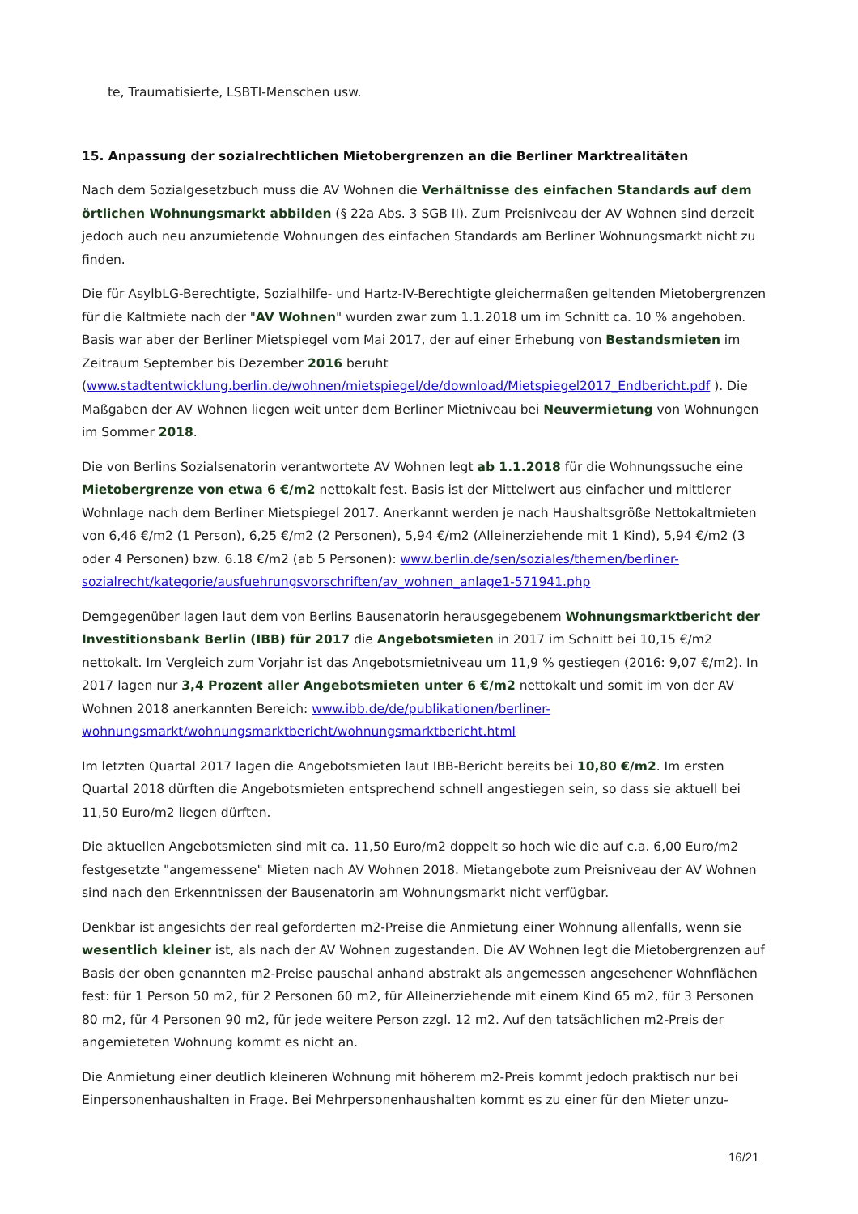te, Traumatisierte, LSBTI-Menschen usw.
15. Anpassung der sozialrechtlichen Mietobergrenzen an die Berliner Marktrealitäten
Nach dem Sozialgesetzbuch muss die AV Wohnen die Verhältnisse des einfachen Standards auf dem örtlichen Wohnungsmarkt abbilden (§ 22a Abs. 3 SGB II). Zum Preisniveau der AV Wohnen sind derzeit jedoch auch neu anzumietende Wohnungen des einfachen Standards am Berliner Wohnungsmarkt nicht zu finden.
Die für AsylbLG-Berechtigte, Sozialhilfe- und Hartz-IV-Berechtigte gleichermaßen geltenden Mietober­grenzen für die Kaltmiete nach der "AV Wohnen" wurden zwar zum 1.1.2018 um im Schnitt ca. 10 % an­gehoben. Basis war aber der Berliner Mietspiegel vom Mai 2017, der auf einer Erhebung von Bestands­mieten im Zeitraum September bis Dezember 2016 beruht (www.stadtentwicklung.berlin.de/wohnen/mietspiegel/de/download/Mietspiegel2017_Endbericht.pdf ). Die Maßgaben der AV Wohnen liegen weit unter dem Berliner Mietniveau bei Neuvermietung von Woh­nungen im Sommer 2018.
Die von Berlins Sozialsenatorin verantwortete AV Wohnen legt ab 1.1.2018 für die Wohnungssuche eine Mietobergrenze von etwa 6 €/m2 nettokalt fest. Basis ist der Mittelwert aus einfacher und mittlerer Wohnlage nach dem Berliner Mietspiegel 2017. Anerkannt werden je nach Haushaltsgröße Nettokaltmie­ten von 6,46 €/m2 (1 Person), 6,25 €/m2 (2 Personen), 5,94 €/m2 (Alleinerziehende mit 1 Kind), 5,94 €/m2 (3 oder 4 Personen) bzw. 6.18 €/m2 (ab 5 Personen): www.berlin.de/sen/soziales/themen/berliner-sozialrecht/kategorie/ausfuehrungsvorschriften/av_wohnen_anlage1-571941.php
Demgegenüber lagen laut dem von Berlins Bausenatorin herausgegebenem Wohnungsmarktbericht der Investitionsbank Berlin (IBB) für 2017 die Angebotsmieten in 2017 im Schnitt bei 10,15 €/m2 nettokalt. Im Vergleich zum Vorjahr ist das Angebotsmietniveau um 11,9 % gestiegen (2016: 9,07 €/m2). In 2017 lagen nur 3,4 Prozent aller Angebotsmieten unter 6 €/m2 nettokalt und somit im von der AV Wohnen 2018 anerkannten Bereich: www.ibb.de/de/publikationen/berliner-wohnungsmarkt/wohnungsmarktbericht/wohnungsmarktbericht.html
Im letzten Quartal 2017 lagen die Angebotsmieten laut IBB-Bericht bereits bei 10,80 €/m2. Im ersten Quartal 2018 dürften die Angebotsmieten entsprechend schnell angestiegen sein, so dass sie aktuell bei 11,50 Euro/m2 liegen dürften.
Die aktuellen Angebotsmieten sind mit ca. 11,50 Euro/m2 doppelt so hoch wie die auf c.a. 6,00 Euro/m2 festgesetzte "angemessene" Mieten nach AV Wohnen 2018. Mietangebote zum Preisniveau der AV Woh­nen sind nach den Erkenntnissen der Bausenatorin am Wohnungsmarkt nicht verfügbar.
Denkbar ist angesichts der real geforderten m2-Preise die Anmietung einer Wohnung allenfalls, wenn sie wesentlich kleiner ist, als nach der AV Wohnen zugestanden. Die AV Wohnen legt die Mietobergrenzen auf Basis der oben genannten m2-Preise pauschal anhand abstrakt als angemessen angesehener Wohn­flächen fest: für 1 Person 50 m2, für 2 Personen 60 m2, für Alleinerziehende mit einem Kind 65 m2, für 3 Personen 80 m2, für 4 Personen 90 m2, für jede weitere Person zzgl. 12 m2. Auf den tatsächlichen m2-Preis der angemieteten Wohnung kommt es nicht an.
Die Anmietung einer deutlich kleineren Wohnung mit höherem m2-Preis kommt jedoch praktisch nur bei Einpersonenhaushalten in Frage. Bei Mehrpersonenhaushalten kommt es zu einer für den Mieter unzu-
16/21